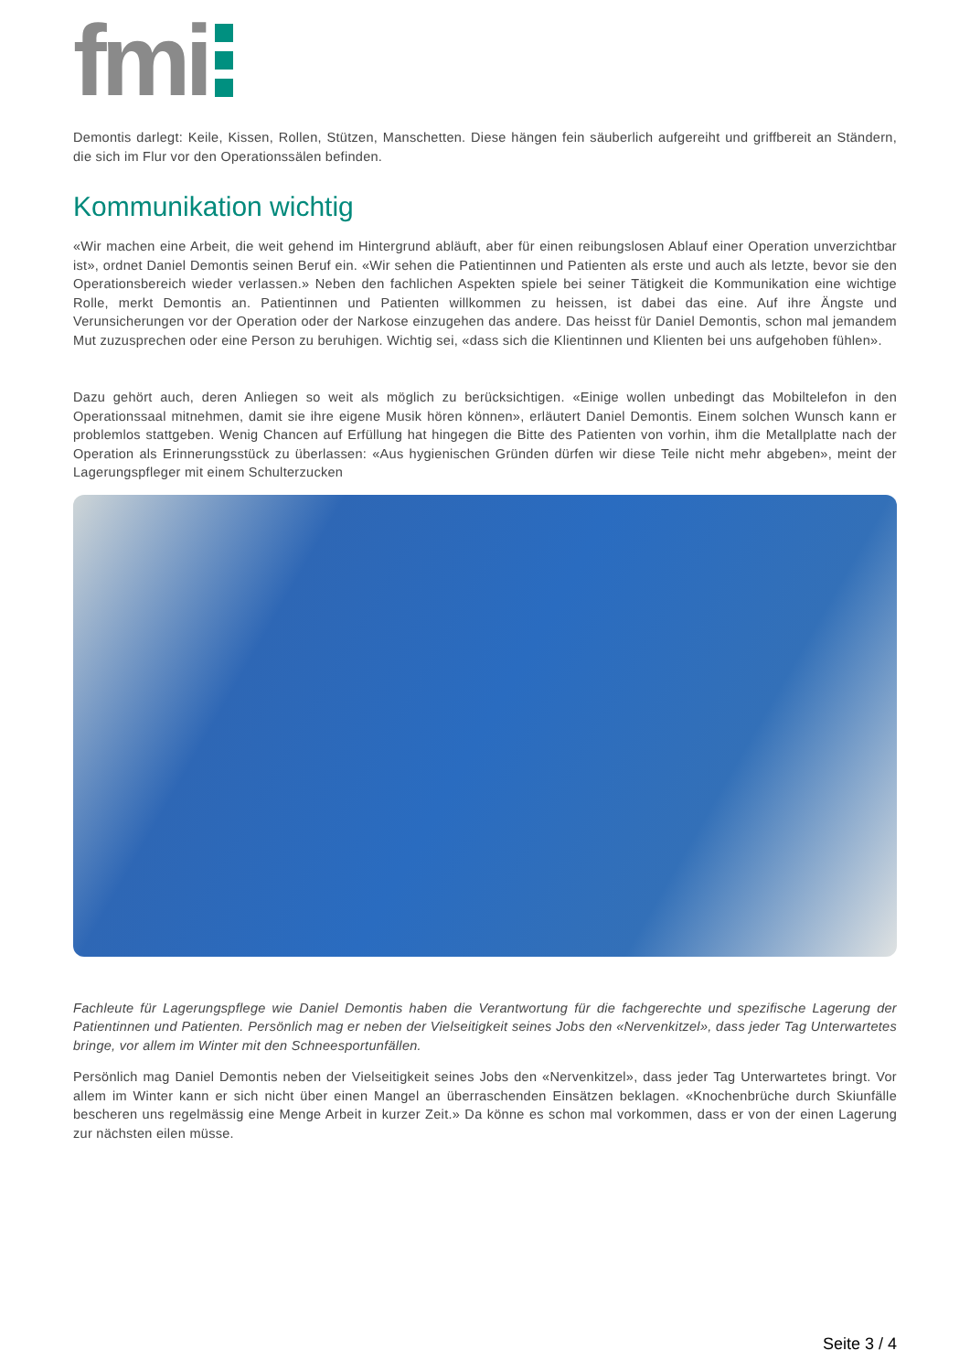fmi
Demontis darlegt: Keile, Kissen, Rollen, Stützen, Manschetten. Diese hängen fein säuberlich aufgereiht und griffbereit an Ständern, die sich im Flur vor den Operationssälen befinden.
Kommunikation wichtig
«Wir machen eine Arbeit, die weit gehend im Hintergrund abläuft, aber für einen reibungslosen Ablauf einer Operation unverzichtbar ist», ordnet Daniel Demontis seinen Beruf ein. «Wir sehen die Patientinnen und Patienten als erste und auch als letzte, bevor sie den Operationsbereich wieder verlassen.» Neben den fachlichen Aspekten spiele bei seiner Tätigkeit die Kommunikation eine wichtige Rolle, merkt Demontis an. Patientinnen und Patienten willkommen zu heissen, ist dabei das eine. Auf ihre Ängste und Verunsicherungen vor der Operation oder der Narkose einzugehen das andere. Das heisst für Daniel Demontis, schon mal jemandem Mut zuzusprechen oder eine Person zu beruhigen. Wichtig sei, «dass sich die Klientinnen und Klienten bei uns aufgehoben fühlen».
Dazu gehört auch, deren Anliegen so weit als möglich zu berücksichtigen. «Einige wollen unbedingt das Mobiltelefon in den Operationssaal mitnehmen, damit sie ihre eigene Musik hören können», erläutert Daniel Demontis. Einem solchen Wunsch kann er problemlos stattgeben. Wenig Chancen auf Erfüllung hat hingegen die Bitte des Patienten von vorhin, ihm die Metallplatte nach der Operation als Erinnerungsstück zu überlassen: «Aus hygienischen Gründen dürfen wir diese Teile nicht mehr abgeben», meint der Lagerungspfleger mit einem Schulterzucken
Fachleute für Lagerungspflege wie Daniel Demontis haben die Verantwortung für die fachgerechte und spezifische Lagerung der Patientinnen und Patienten. Persönlich mag er neben der Vielseitigkeit seines Jobs den «Nervenkitzel», dass jeder Tag Unterwartetes bringe, vor allem im Winter mit den Schneesportunfällen.
Persönlich mag Daniel Demontis neben der Vielseitigkeit seines Jobs den «Nervenkitzel», dass jeder Tag Unterwartetes bringt. Vor allem im Winter kann er sich nicht über einen Mangel an überraschenden Einsätzen beklagen. «Knochenbrüche durch Skiunfälle bescheren uns regelmässig eine Menge Arbeit in kurzer Zeit.» Da könne es schon mal vorkommen, dass er von der einen Lagerung zur nächsten eilen müsse.
Seite 3 / 4